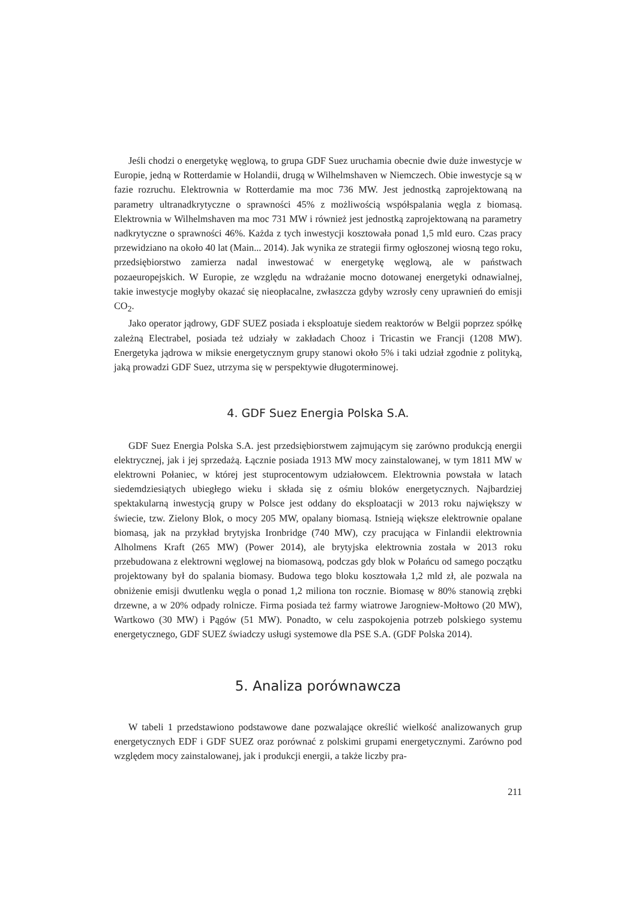Jeśli chodzi o energetykę węglową, to grupa GDF Suez uruchamia obecnie dwie duże inwestycje w Europie, jedną w Rotterdamie w Holandii, drugą w Wilhelmshaven w Niemczech. Obie inwestycje są w fazie rozruchu. Elektrownia w Rotterdamie ma moc 736 MW. Jest jednostką zaprojektowaną na parametry ultranadkrytyczne o sprawności 45% z możliwością współspalania węgla z biomasą. Elektrownia w Wilhelmshaven ma moc 731 MW i również jest jednostką zaprojektowaną na parametry nadkrytyczne o sprawności 46%. Każda z tych inwestycji kosztowała ponad 1,5 mld euro. Czas pracy przewidziano na około 40 lat (Main... 2014). Jak wynika ze strategii firmy ogłoszonej wiosną tego roku, przedsiębiorstwo zamierza nadal inwestować w energetykę węglową, ale w państwach pozaeuropejskich. W Europie, ze względu na wdrażanie mocno dotowanej energetyki odnawialnej, takie inwestycje mogłyby okazać się nieopłacalne, zwłaszcza gdyby wzrosły ceny uprawnień do emisji CO<sub>2</sub>.
Jako operator jądrowy, GDF SUEZ posiada i eksploatuje siedem reaktorów w Belgii poprzez spółkę zależną Electrabel, posiada też udziały w zakładach Chooz i Tricastin we Francji (1208 MW). Energetyka jądrowa w miksie energetycznym grupy stanowi około 5% i taki udział zgodnie z polityką, jaką prowadzi GDF Suez, utrzyma się w perspektywie długoterminowej.
4. GDF Suez Energia Polska S.A.
GDF Suez Energia Polska S.A. jest przedsiębiorstwem zajmującym się zarówno produkcją energii elektrycznej, jak i jej sprzedażą. Łącznie posiada 1913 MW mocy zainstalowanej, w tym 1811 MW w elektrowni Połaniec, w której jest stuprocentowym udziałowcem. Elektrownia powstała w latach siedemdziesiątych ubiegłego wieku i składa się z ośmiu bloków energetycznych. Najbardziej spektakularną inwestycją grupy w Polsce jest oddany do eksploatacji w 2013 roku największy w świecie, tzw. Zielony Blok, o mocy 205 MW, opalany biomasą. Istnieją większe elektrownie opalane biomasą, jak na przykład brytyjska Ironbridge (740 MW), czy pracująca w Finlandii elektrownia Alholmens Kraft (265 MW) (Power 2014), ale brytyjska elektrownia została w 2013 roku przebudowana z elektrowni węglowej na biomasową, podczas gdy blok w Połańcu od samego początku projektowany był do spalania biomasy. Budowa tego bloku kosztowała 1,2 mld zł, ale pozwala na obniżenie emisji dwutlenku węgla o ponad 1,2 miliona ton rocznie. Biomasę w 80% stanowią zrębki drzewne, a w 20% odpady rolnicze. Firma posiada też farmy wiatrowe Jarogniew-Mołtowo (20 MW), Wartkowo (30 MW) i Pągów (51 MW). Ponadto, w celu zaspokojenia potrzeb polskiego systemu energetycznego, GDF SUEZ świadczy usługi systemowe dla PSE S.A. (GDF Polska 2014).
5. Analiza porównawcza
W tabeli 1 przedstawiono podstawowe dane pozwalające określić wielkość analizowanych grup energetycznych EDF i GDF SUEZ oraz porównać z polskimi grupami energetycznymi. Zarówno pod względem mocy zainstalowanej, jak i produkcji energii, a także liczby pra-
211